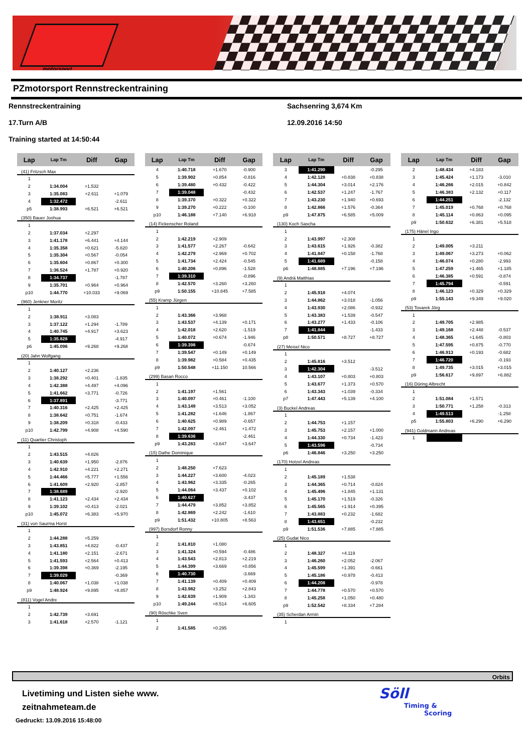motorsport
PZmotorsport Rennstreckentraining
Rennstreckentraining
Sachsenring 3,674 Km
17.Turn A/B
12.09.2016 14:50
Training started at 14:50:44
| Lap | Lap Tm | Diff | Gap |
| --- | --- | --- | --- |
| (41) Fritzsch Max | | | |
| 1 | | | |
| 2 | 1:34.004 | +1.532 | |
| 3 | 1:35.083 | +2.611 | +1.079 |
| 4 | 1:32.472 | | -2.611 |
| p5 | 1:38.993 | +6.521 | +6.521 |
| (350) Bauer Joshua | | | |
| 1 | | | |
| 2 | 1:37.034 | +2.297 | |
| 3 | 1:41.178 | +6.441 | +4.144 |
| 4 | 1:35.358 | +0.621 | -5.820 |
| 5 | 1:35.304 | +0.567 | -0.054 |
| 6 | 1:35.604 | +0.867 | +0.300 |
| 7 | 1:36.524 | +1.787 | +0.920 |
| 8 | 1:34.737 | | -1.787 |
| 9 | 1:35.701 | +0.964 | +0.964 |
| p10 | 1:44.770 | +10.033 | +9.069 |
| (960) Jenkner Moritz | | | |
| 1 | | | |
| 2 | 1:38.911 | +3.083 | |
| 3 | 1:37.122 | +1.294 | -1.789 |
| 4 | 1:40.745 | +4.917 | +3.623 |
| 5 | 1:35.828 | | -4.917 |
| p6 | 1:45.096 | +9.268 | +9.268 |
| (20) Jahn Wolfgang | | | |
| 1 | | | |
| 2 | 1:40.127 | +2.236 | |
| 3 | 1:38.292 | +0.401 | -1.835 |
| 4 | 1:42.388 | +4.497 | +4.096 |
| 5 | 1:41.662 | +3.771 | -0.726 |
| 6 | 1:37.891 | | -3.771 |
| 7 | 1:40.316 | +2.425 | +2.425 |
| 8 | 1:38.642 | +0.751 | -1.674 |
| 9 | 1:38.209 | +0.318 | -0.433 |
| p10 | 1:42.799 | +4.908 | +4.590 |
| (11) Quartier Christoph | | | |
| 1 | | | |
| 2 | 1:43.515 | +4.826 | |
| 3 | 1:40.639 | +1.950 | -2.876 |
| 4 | 1:42.910 | +4.221 | +2.271 |
| 5 | 1:44.466 | +5.777 | +1.556 |
| 6 | 1:41.609 | +2.920 | -2.857 |
| 7 | 1:38.689 | | -2.920 |
| 8 | 1:41.123 | +2.434 | +2.434 |
| 9 | 1:39.102 | +0.413 | -2.021 |
| p10 | 1:45.072 | +6.383 | +5.970 |
| (31) von Saurma Horst | | | |
| 1 | | | |
| 2 | 1:44.288 | +5.259 | |
| 3 | 1:43.851 | +4.822 | -0.437 |
| 4 | 1:41.180 | +2.151 | -2.671 |
| 5 | 1:41.593 | +2.564 | +0.413 |
| 6 | 1:39.398 | +0.369 | -2.195 |
| 7 | 1:39.029 | | -0.369 |
| 8 | 1:40.067 | +1.038 | +1.038 |
| p9 | 1:48.924 | +9.895 | +8.857 |
| (811) Vogel Andre | | | |
| 1 | | | |
| 2 | 1:42.739 | +3.691 | |
| 3 | 1:41.618 | +2.570 | -1.121 |
| Lap | Lap Tm | Diff | Gap |
| --- | --- | --- | --- |
| 4 | 1:40.718 | +1.670 | -0.900 |
| 5 | 1:39.902 | +0.854 | -0.816 |
| 6 | 1:39.480 | +0.432 | -0.422 |
| 7 | 1:39.048 | | -0.432 |
| 8 | 1:39.370 | +0.322 | +0.322 |
| 9 | 1:39.270 | +0.222 | -0.100 |
| p10 | 1:46.188 | +7.140 | +6.918 |
| (14) Fickenscher Roland | | | |
| 1 | | | |
| 2 | 1:42.219 | +2.909 | |
| 3 | 1:41.577 | +2.267 | -0.642 |
| 4 | 1:42.279 | +2.969 | +0.702 |
| 5 | 1:41.734 | +2.424 | -0.545 |
| 6 | 1:40.206 | +0.896 | -1.528 |
| 7 | 1:39.310 | | -0.896 |
| 8 | 1:42.570 | +3.260 | +3.260 |
| p9 | 1:50.155 | +10.845 | +7.585 |
| (55) Kramp Jürgen | | | |
| 1 | | | |
| 2 | 1:43.366 | +3.968 | |
| 3 | 1:43.537 | +4.139 | +0.171 |
| 4 | 1:42.018 | +2.620 | -1.519 |
| 5 | 1:40.072 | +0.674 | -1.946 |
| 6 | 1:39.398 | | -0.674 |
| 7 | 1:39.547 | +0.149 | +0.149 |
| 8 | 1:39.982 | +0.584 | +0.435 |
| p9 | 1:50.548 | +11.150 | 10.566 |
| (299) Basan Rocco | | | |
| 1 | | | |
| 2 | 1:41.197 | +1.561 | |
| 3 | 1:40.097 | +0.461 | -1.100 |
| 4 | 1:43.149 | +3.513 | +3.052 |
| 5 | 1:41.282 | +1.646 | -1.867 |
| 6 | 1:40.625 | +0.989 | -0.657 |
| 7 | 1:42.097 | +2.461 | +1.472 |
| 8 | 1:39.636 | | -2.461 |
| p9 | 1:43.283 | +3.647 | +3.647 |
| (15) Dathe Dominique | | | |
| 1 | | | |
| 2 | 1:48.250 | +7.623 | |
| 3 | 1:44.227 | +3.600 | -4.023 |
| 4 | 1:43.962 | +3.335 | -0.265 |
| 5 | 1:44.064 | +3.437 | +0.102 |
| 6 | 1:40.627 | | -3.437 |
| 7 | 1:44.479 | +3.852 | +3.852 |
| 8 | 1:42.869 | +2.242 | -1.610 |
| p9 | 1:51.432 | +10.805 | +8.563 |
| (997) Borsdorf Ronny | | | |
| 1 | | | |
| 2 | 1:41.810 | +1.080 | |
| 3 | 1:41.324 | +0.594 | -0.486 |
| 4 | 1:43.543 | +2.813 | +2.219 |
| 5 | 1:44.399 | +3.669 | +0.856 |
| 6 | 1:40.730 | | -3.669 |
| 7 | 1:41.139 | +0.409 | +0.409 |
| 8 | 1:43.982 | +3.252 | +2.843 |
| 9 | 1:42.639 | +1.909 | -1.343 |
| p10 | 1:49.244 | +8.514 | +6.605 |
| (90) Röschke Sven | | | |
| 1 | | | |
| 2 | 1:41.585 | +0.295 | |
| Lap | Lap Tm | Diff | Gap |
| --- | --- | --- | --- |
| 3 | 1:41.290 | | -0.295 |
| 4 | 1:42.128 | +0.838 | +0.838 |
| 5 | 1:44.304 | +3.014 | +2.176 |
| 6 | 1:42.537 | +1.247 | -1.767 |
| 7 | 1:43.230 | +1.940 | +0.693 |
| 8 | 1:42.866 | +1.576 | -0.364 |
| p9 | 1:47.875 | +6.585 | +5.009 |
| (130) Koch Sascha | | | |
| 1 | | | |
| 2 | 1:43.997 | +2.308 | |
| 3 | 1:43.615 | +1.926 | -0.382 |
| 4 | 1:41.847 | +0.158 | -1.768 |
| 5 | 1:41.689 | | -0.158 |
| p6 | 1:48.885 | +7.196 | +7.196 |
| (9) Andrä Matthias | | | |
| 1 | | | |
| 2 | 1:45.918 | +4.074 | |
| 3 | 1:44.862 | +3.018 | -1.056 |
| 4 | 1:43.930 | +2.086 | -0.932 |
| 5 | 1:43.383 | +1.539 | -0.547 |
| 6 | 1:43.277 | +1.433 | -0.106 |
| 7 | 1:41.844 | | -1.433 |
| p8 | 1:50.571 | +8.727 | +8.727 |
| (27) Meisel Nico | | | |
| 1 | | | |
| 2 | 1:45.816 | +3.512 | |
| 3 | 1:42.304 | | -3.512 |
| 4 | 1:43.107 | +0.803 | +0.803 |
| 5 | 1:43.677 | +1.373 | +0.570 |
| 6 | 1:43.343 | +1.039 | -0.334 |
| p7 | 1:47.443 | +5.139 | +4.100 |
| (3) Buckel Andreas | | | |
| 1 | | | |
| 2 | 1:44.753 | +1.157 | |
| 3 | 1:45.753 | +2.157 | +1.000 |
| 4 | 1:44.330 | +0.734 | -1.423 |
| 5 | 1:43.596 | | -0.734 |
| p6 | 1:46.846 | +3.250 | +3.250 |
| (170) Hotzel Andreas | | | |
| 1 | | | |
| 2 | 1:45.189 | +1.538 | |
| 3 | 1:44.365 | +0.714 | -0.824 |
| 4 | 1:45.496 | +1.845 | +1.131 |
| 5 | 1:45.170 | +1.519 | -0.326 |
| 6 | 1:45.565 | +1.914 | +0.395 |
| 7 | 1:43.883 | +0.232 | -1.682 |
| 8 | 1:43.651 | | -0.232 |
| p9 | 1:51.536 | +7.885 | +7.885 |
| (25) Gudat Nico | | | |
| 1 | | | |
| 2 | 1:48.327 | +4.119 | |
| 3 | 1:46.260 | +2.052 | -2.067 |
| 4 | 1:45.599 | +1.391 | -0.661 |
| 5 | 1:45.186 | +0.978 | -0.413 |
| 6 | 1:44.208 | | -0.978 |
| 7 | 1:44.778 | +0.570 | +0.570 |
| 8 | 1:45.258 | +1.050 | +0.480 |
| p9 | 1:52.542 | +8.334 | +7.284 |
| (35) Scherdan Armin | | | |
| 1 | | | |
| Lap | Lap Tm | Diff | Gap |
| --- | --- | --- | --- |
| 2 | 1:48.434 | +4.183 | |
| 3 | 1:45.424 | +1.173 | -3.010 |
| 4 | 1:46.266 | +2.015 | +0.842 |
| 5 | 1:46.383 | +2.132 | +0.117 |
| 6 | 1:44.251 | | -2.132 |
| 7 | 1:45.019 | +0.768 | +0.768 |
| 8 | 1:45.114 | +0.863 | +0.095 |
| p9 | 1:50.632 | +6.381 | +5.518 |
| (175) Hänel Ingo | | | |
| 1 | | | |
| 2 | 1:49.005 | +3.211 | |
| 3 | 1:49.067 | +3.273 | +0.062 |
| 4 | 1:46.074 | +0.280 | -2.993 |
| 5 | 1:47.259 | +1.465 | +1.185 |
| 6 | 1:46.385 | +0.591 | -0.874 |
| 7 | 1:45.794 | | -0.591 |
| 8 | 1:46.123 | +0.329 | +0.329 |
| p9 | 1:55.143 | +9.349 | +9.020 |
| (53) Tovarek Jörg | | | |
| 1 | | | |
| 2 | 1:49.705 | +2.985 | |
| 3 | 1:49.168 | +2.448 | -0.537 |
| 4 | 1:48.365 | +1.645 | -0.803 |
| 5 | 1:47.595 | +0.875 | -0.770 |
| 6 | 1:46.913 | +0.193 | -0.682 |
| 7 | 1:46.720 | | -0.193 |
| 8 | 1:49.735 | +3.015 | +3.015 |
| p9 | 1:56.617 | +9.897 | +6.882 |
| (16) Düring Albrecht | | | |
| 1 | | | |
| 2 | 1:51.084 | +1.571 | |
| 3 | 1:50.771 | +1.258 | -0.313 |
| 4 | 1:49.513 | | -1.258 |
| p5 | 1:55.803 | +6.290 | +6.290 |
| (941) Goldmann Andreas | | | |
| 1 | | | |
Orbits
Livetiming und Listen siehe www.
zeitnahmeteam.de
Gedruckt: 13.09.2016 15:48:00
Söll
Timing &
Scoring